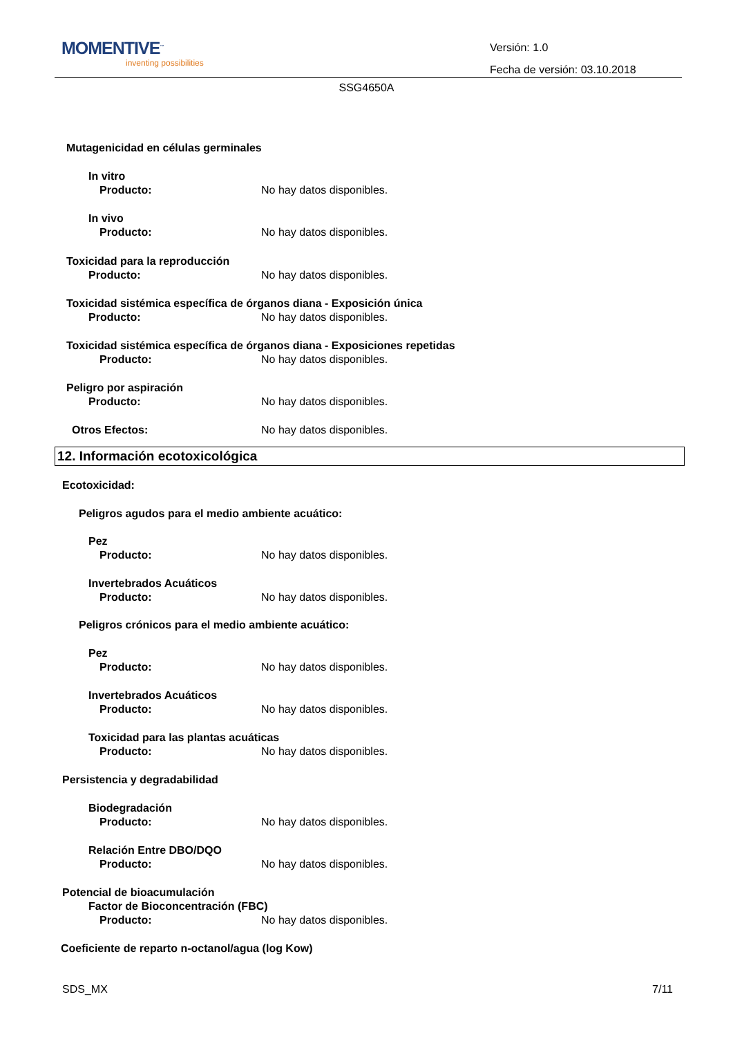MOMENTIVE<sup>™</sup>
inventing possibilities
Versión: 1.0
Fecha de versión: 03.10.2018
SSG4650A
Mutagenicidad en células germinales
In vitro
Producto: No hay datos disponibles.
In vivo
Producto: No hay datos disponibles.
Toxicidad para la reproducción
Producto: No hay datos disponibles.
Toxicidad sistémica específica de órganos diana - Exposición única
Producto: No hay datos disponibles.
Toxicidad sistémica específica de órganos diana - Exposiciones repetidas
Producto: No hay datos disponibles.
Peligro por aspiración
Producto: No hay datos disponibles.
Otros Efectos: No hay datos disponibles.
12. Información ecotoxicológica
Ecotoxicidad:
Peligros agudos para el medio ambiente acuático:
Pez
Producto: No hay datos disponibles.
Invertebrados Acuáticos
Producto: No hay datos disponibles.
Peligros crónicos para el medio ambiente acuático:
Pez
Producto: No hay datos disponibles.
Invertebrados Acuáticos
Producto: No hay datos disponibles.
Toxicidad para las plantas acuáticas
Producto: No hay datos disponibles.
Persistencia y degradabilidad
Biodegradación
Producto: No hay datos disponibles.
Relación Entre DBO/DQO
Producto: No hay datos disponibles.
Potencial de bioacumulación
Factor de Bioconcentración (FBC)
Producto: No hay datos disponibles.
Coeficiente de reparto n-octanol/agua (log Kow)
SDS_MX 7/11